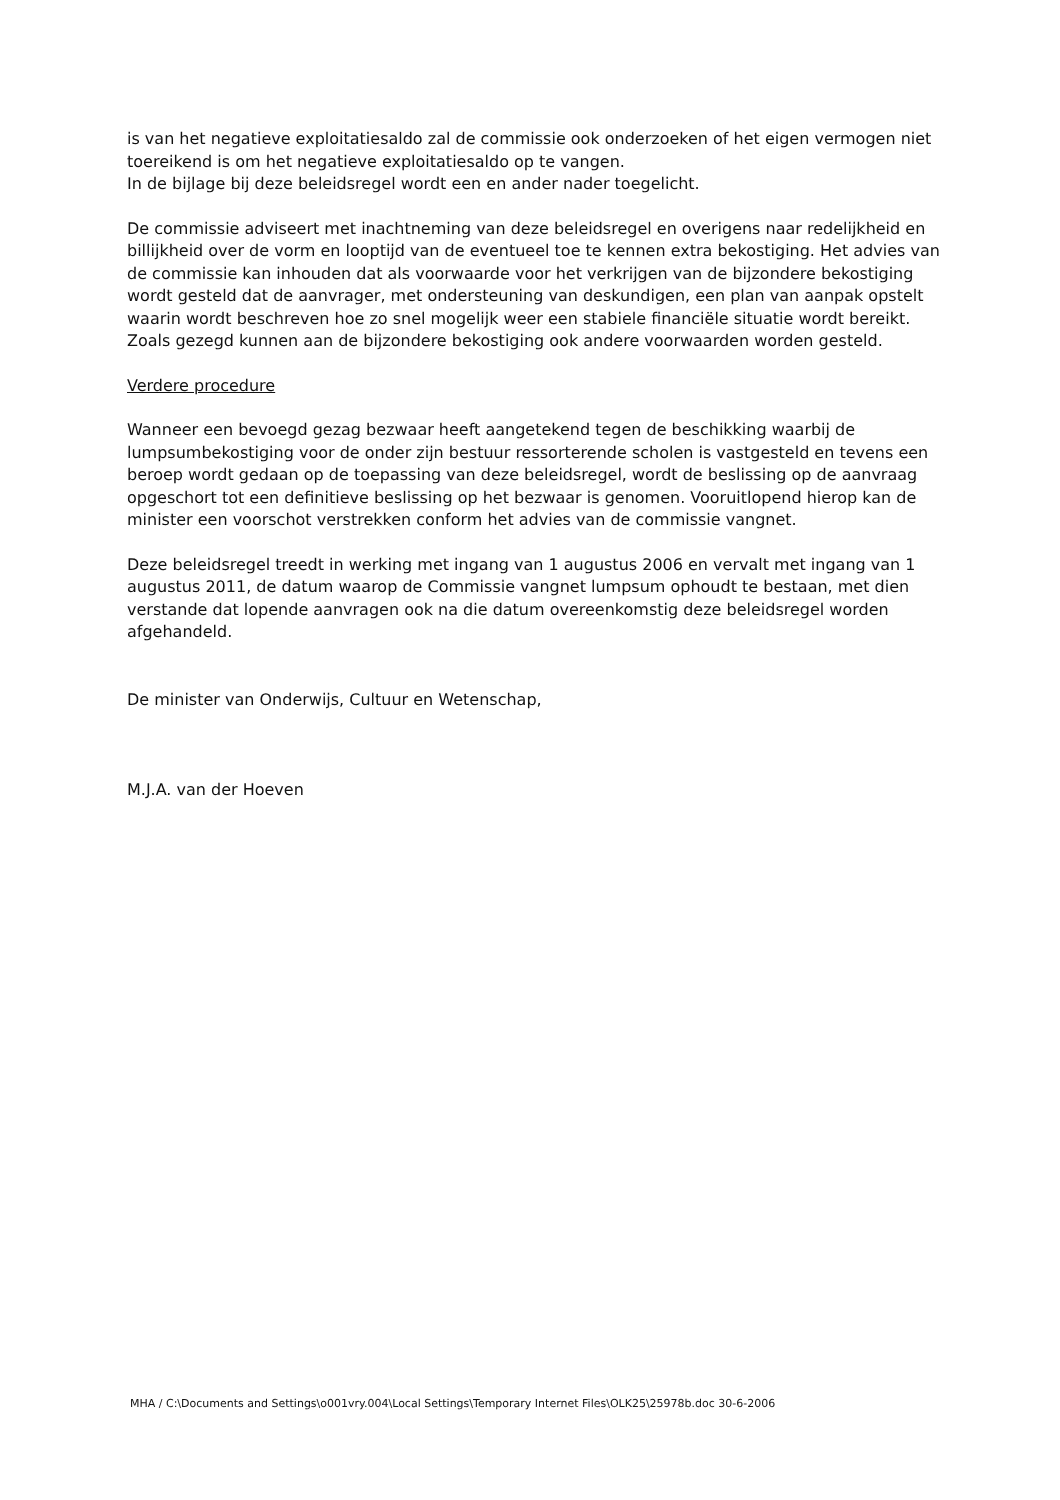is van het negatieve exploitatiesaldo zal de commissie ook onderzoeken of het eigen vermogen niet toereikend is om het negatieve exploitatiesaldo op te vangen.
In de bijlage bij deze beleidsregel wordt een en ander nader toegelicht.
De commissie adviseert met inachtneming van deze beleidsregel en overigens naar redelijkheid en billijkheid over de vorm en looptijd van de eventueel toe te kennen extra bekostiging. Het advies van de commissie kan inhouden dat als voorwaarde voor het verkrijgen van de bijzondere bekostiging wordt gesteld dat de aanvrager, met ondersteuning van deskundigen, een plan van aanpak opstelt waarin wordt beschreven hoe zo snel mogelijk weer een stabiele financiële situatie wordt bereikt. Zoals gezegd kunnen aan de bijzondere bekostiging ook andere voorwaarden worden gesteld.
Verdere procedure
Wanneer een bevoegd gezag bezwaar heeft aangetekend tegen de beschikking waarbij de lumpsumbekostiging voor de onder zijn bestuur ressorterende scholen is vastgesteld en tevens een beroep wordt gedaan op de toepassing van deze beleidsregel, wordt de beslissing op de aanvraag opgeschort tot een definitieve beslissing op het bezwaar is genomen. Vooruitlopend hierop kan de minister een voorschot verstrekken conform het advies van de commissie vangnet.
Deze beleidsregel treedt in werking met ingang van 1 augustus 2006 en vervalt met ingang van 1 augustus 2011, de datum waarop de Commissie vangnet lumpsum ophoudt te bestaan, met dien verstande dat lopende aanvragen ook na die datum overeenkomstig deze beleidsregel worden afgehandeld.
De minister van Onderwijs, Cultuur en Wetenschap,
M.J.A. van der Hoeven
MHA / C:\Documents and Settings\o001vry.004\Local Settings\Temporary Internet Files\OLK25\25978b.doc 30-6-2006